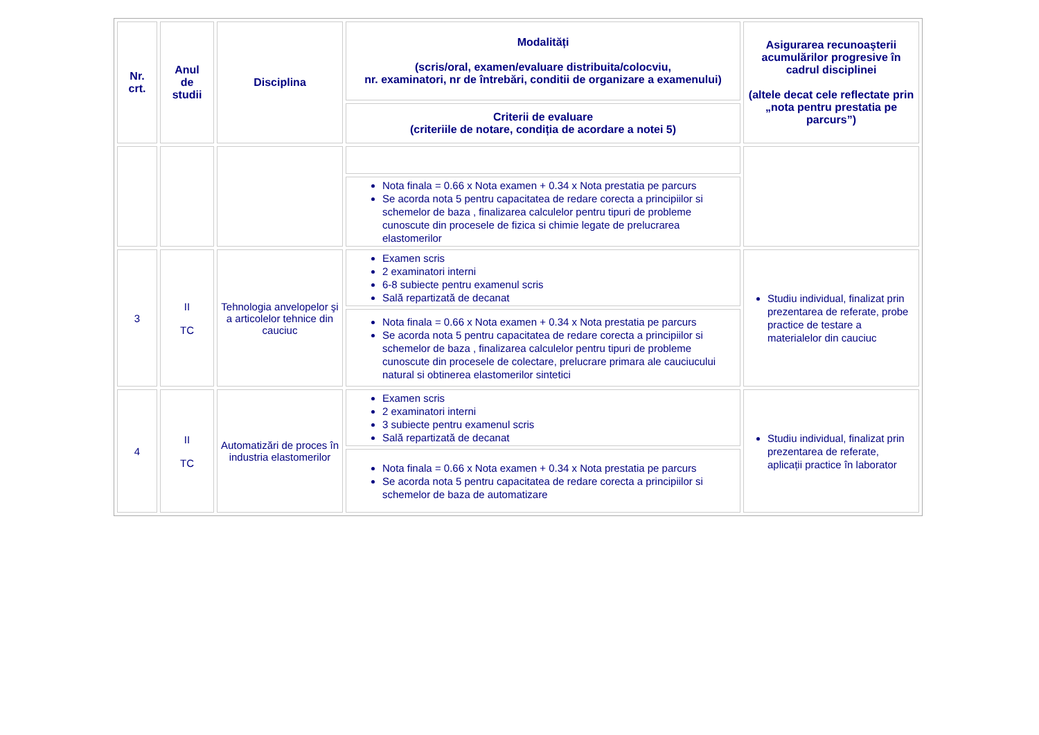| Nr. crt. | Anul de studii | Disciplina | Modalități (scris/oral, examen/evaluare distribuita/colocviu, nr. examinatori, nr de întrebări, conditii de organizare a examenului) | Asigurarea recunoaşterii acumulărilor progresive în cadrul disciplinei (altele decat cele reflectate prin „nota pentru prestatia pe parcurs”) |
| --- | --- | --- | --- | --- |
| | | | Criterii de evaluare (criteriile de notare, condiția de acordare a notei 5) | |
| | | | Nota finala = 0.66 x Nota examen + 0.34 x Nota prestatia pe parcurs Se acorda nota 5 pentru capacitatea de redare corecta a principiilor si schemelor de baza , finalizarea calculelor pentru tipuri de probleme cunoscute din procesele de fizica si chimie legate de prelucrarea elastomerilor | |
| 3 | II TC | Tehnologia anvelopelor şi a articolelor tehnice din cauciuc | Examen scris 2 examinatori interni 6-8 subiecte pentru examenul scris Sală repartizată de decanat | Studiu individual, finalizat prin prezentarea de referate, probe practice de testare a materialelor din cauciuc |
| | | | Nota finala = 0.66 x Nota examen + 0.34 x Nota prestatia pe parcurs Se acorda nota 5 pentru capacitatea de redare corecta a principiilor si schemelor de baza , finalizarea calculelor pentru tipuri de probleme cunoscute din procesele de colectare, prelucrare primara ale cauciucului natural si obtinerea elastomerilor sintetici | |
| 4 | II TC | Automatizări de proces în industria elastomerilor | Examen scris 2 examinatori interni 3 subiecte pentru examenul scris Sală repartizată de decanat | Studiu individual, finalizat prin prezentarea de referate, aplicații practice în laborator |
| | | | Nota finala = 0.66 x Nota examen + 0.34 x Nota prestatia pe parcurs Se acorda nota 5 pentru capacitatea de redare corecta a principiilor si schemelor de baza de automatizare | |